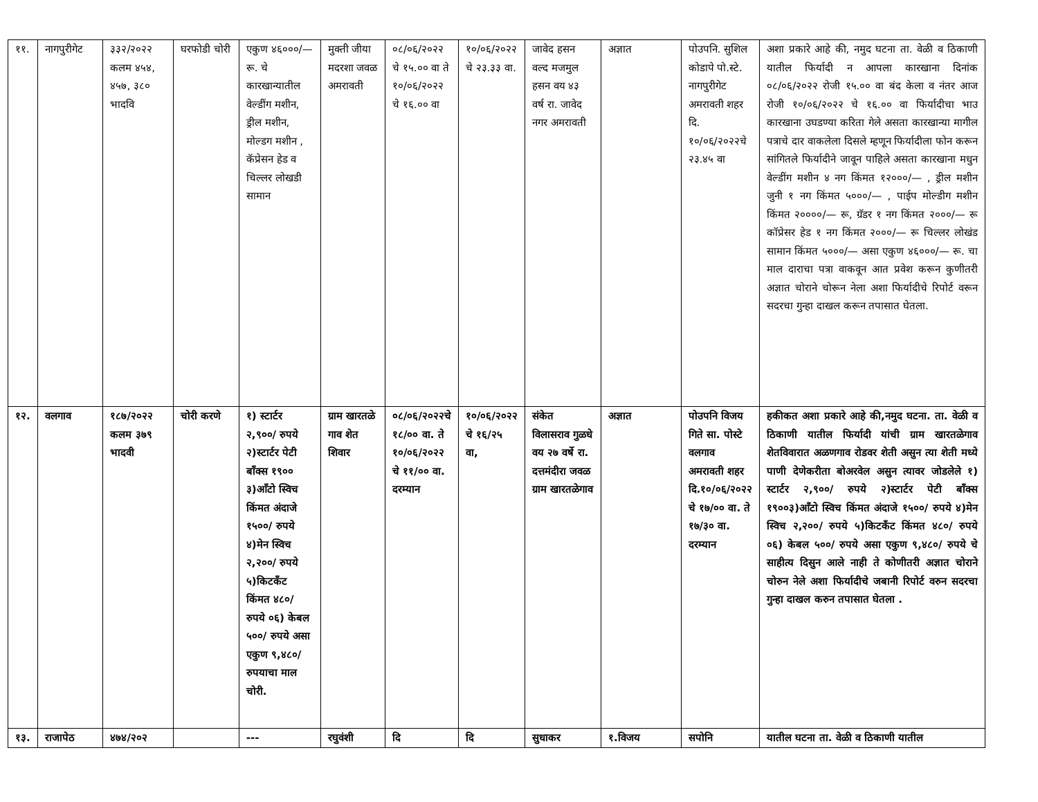| ११. | नागपुरीगेट | ३३२/२०२२ कलम ४५४, ४५७, ३८० भादवि | घरफोडी चोरी | एकुण ४६०००/— रू. चे कारखान्यातील वेल्डींग मशीन, ड्रील मशीन, मोल्डग मशीन , कॅप्रेसन हेड व चिल्लर लोखडी सामान | मुक्ती जीया मदरशा जवळ अमरावती | ०८/०६/२०२२ चे १५.०० वा ते १०/०६/२०२२ चे १६.०० वा | १०/०६/२०२२ चे २३.३३ वा. | जावेद हसन वल्द मजमुल हसन वय ४३ वर्ष रा. जावेद नगर अमरावती | अज्ञात | पोउपनि. सुशिल कोडापे पो.स्टे. नागपुरीगेट अमरावती शहर दि. १०/०६/२०२२चे २३.४५ वा | अशा प्रकारे आहे की, नमुद घटना ता. वेळी व ठिकाणी यातील फिर्यादी न आपला कारखाना दिनांक ०८/०६/२०२२ रोजी १५.०० वा बंद केला व नंतर आज रोजी १०/०६/२०२२ चे १६.०० वा फिर्यादीचा भाउ कारखाना उघडण्या करिता गेले असता कारखान्या मागील पत्राचे दार वाकलेला दिसले म्हणून फिर्यादीला फोन करून सांगितले फिर्यादीने जावून पाहिले असता कारखाना मधुन वेल्डींग मशीन ४ नग किंमत १२०००/— , ड्रील मशीन जुनी १ नग किंमत ५०००/— , पाईप मोल्डीग मशीन किंमत २००००/— रू, ग्रॅडर १ नग किंमत २०००/— रू कॉप्रेसर हेड १ नग किंमत २०००/— रू चिल्लर लोखंड सामान किंमत ५०००/— असा एकुण ४६०००/— रू. चा माल दाराचा पत्रा वाकवून आत प्रवेश करून कुणीतरी अज्ञात चोराने चोरून नेला अशा फिर्यादीचे रिपोर्ट वरून सदरचा गुन्हा दाखल करून तपासात घेतला. |
| १२. | वलगाव | १८७/२०२२ कलम ३७९ भादवी | चोरी करणे | १) स्टार्टर २,९००/ रुपये २)स्टार्टर पेटी बॉंक्स १९०० ३)ऑंटो स्विच किंमत अंदाजे १५००/ रुपये ४)मेन स्विच २,२००/ रुपये ५)किटकॅंट किंमत ४८०/ रुपये ०६) केबल ५००/ रुपये असा एकुण ९,४८०/ रुपयाचा माल चोरी. | ग्राम खारतळे गाव शेत शिवार | ०८/०६/२०२२चे १८/०० वा. ते १०/०६/२०२२ चे ११/०० वा. दरम्यान | १०/०६/२०२२ चे १६/२५ वा, | संकेत विलासराव गुळधे वय २७ वर्षे रा. दत्तमंदीरा जवळ ग्राम खारतळेगाव | अज्ञात | पोउपनि विजय गिते सा. पोस्टे वलगाव अमरावती शहर दि.१०/०६/२०२२ चे १७/०० वा. ते १७/३० वा. दरम्यान | हकीकत अशा प्रकारे आहे की,नमुद घटना. ता. वेळी व ठिकाणी यातील फिर्यादी यांची ग्राम खारतळेगाव शेतविवारात अळणगाव रोडवर शेती असुन त्या शेती मध्ये पाणी देणेकरीता बोअरवेल असुन त्यावर जोडलेले १) स्टार्टर २,९००/ रुपये २)स्टार्टर पेटी बॉंक्स १९००३)ऑंटो स्विच किंमत अंदाजे १५००/ रुपये ४)मेन स्विच २,२००/ रुपये ५)किटकॅंट किंमत ४८०/ रुपये ०६) केबल ५००/ रुपये असा एकुण ९,४८०/ रुपये चे साहीत्य दिसुन आले नाही ते कोणीतरी अज्ञात चोराने चोरुन नेले अशा फिर्यादीचे जबानी रिपोर्ट वरुन सदरचा गुन्हा दाखल करुन तपासात घेतला . |
| १३. | राजापेठ | ४७४/२०२ | | --- | रघुवंशी | दि | दि | सुधाकर | १.विजय | सपोनि | यातील घटना ता. वेळी व ठिकाणी यातील |